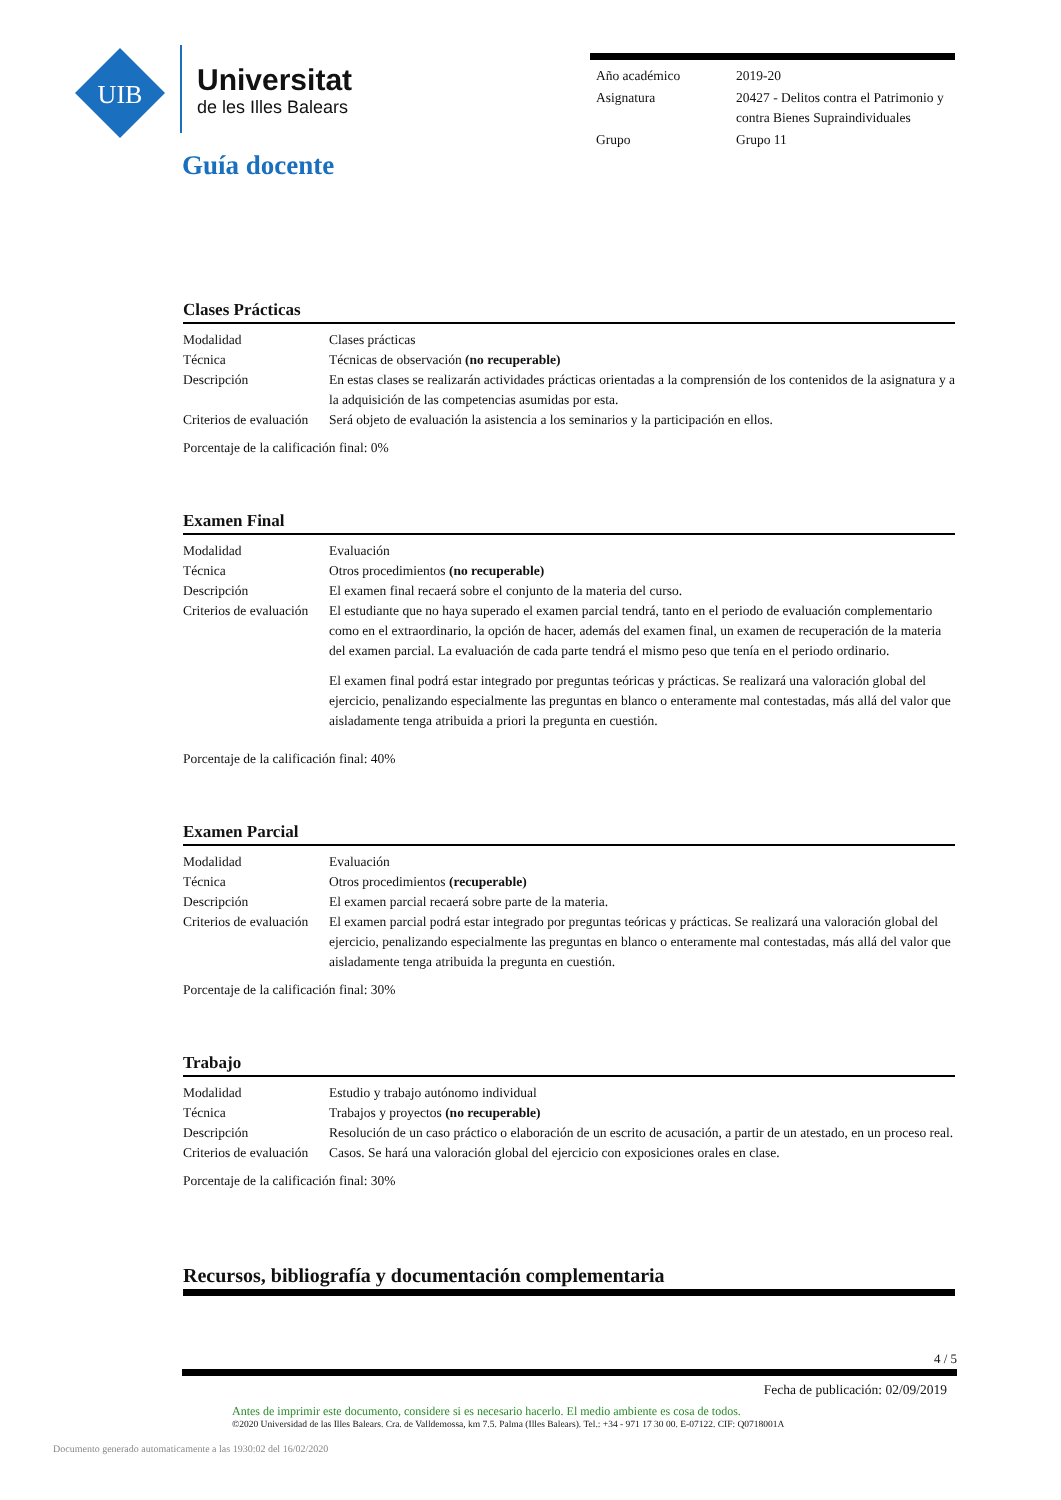UIB
Universitat
de les Illes Balears
| Año académico | 2019-20 |
| Asignatura | 20427 - Delitos contra el Patrimonio y contra Bienes Supraindividuales |
| Grupo | Grupo 11 |
Guía docente
Clases Prácticas
| Modalidad | Clases prácticas |
| Técnica | Técnicas de observación (no recuperable) |
| Descripción | En estas clases se realizarán actividades prácticas orientadas a la comprensión de los contenidos de la asignatura y a la adquisición de las competencias asumidas por esta. |
| Criterios de evaluación | Será objeto de evaluación la asistencia a los seminarios y la participación en ellos. |
Porcentaje de la calificación final: 0%
Examen Final
| Modalidad | Evaluación |
| Técnica | Otros procedimientos (no recuperable) |
| Descripción | El examen final recaerá sobre el conjunto de la materia del curso. |
| Criterios de evaluación | El estudiante que no haya superado el examen parcial tendrá, tanto en el periodo de evaluación complementario como en el extraordinario, la opción de hacer, además del examen final, un examen de recuperación de la materia del examen parcial. La evaluación de cada parte tendrá el mismo peso que tenía en el periodo ordinario. El examen final podrá estar integrado por preguntas teóricas y prácticas. Se realizará una valoración global del ejercicio, penalizando especialmente las preguntas en blanco o enteramente mal contestadas, más allá del valor que aisladamente tenga atribuida a priori la pregunta en cuestión. |
Porcentaje de la calificación final: 40%
Examen Parcial
| Modalidad | Evaluación |
| Técnica | Otros procedimientos (recuperable) |
| Descripción | El examen parcial recaerá sobre parte de la materia. |
| Criterios de evaluación | El examen parcial podrá estar integrado por preguntas teóricas y prácticas. Se realizará una valoración global del ejercicio, penalizando especialmente las preguntas en blanco o enteramente mal contestadas, más allá del valor que aisladamente tenga atribuida la pregunta en cuestión. |
Porcentaje de la calificación final: 30%
Trabajo
| Modalidad | Estudio y trabajo autónomo individual |
| Técnica | Trabajos y proyectos (no recuperable) |
| Descripción | Resolución de un caso práctico o elaboración de un escrito de acusación, a partir de un atestado, en un proceso real. |
| Criterios de evaluación | Casos. Se hará una valoración global del ejercicio con exposiciones orales en clase. |
Porcentaje de la calificación final: 30%
Recursos, bibliografía y documentación complementaria
4 / 5
Fecha de publicación: 02/09/2019
Antes de imprimir este documento, considere si es necesario hacerlo. El medio ambiente es cosa de todos.
©2020 Universidad de las Illes Balears. Cra. de Valldemossa, km 7.5. Palma (Illes Balears). Tel.: +34 - 971 17 30 00. E-07122. CIF: Q0718001A
Documento generado automaticamente a las 1930:02 del 16/02/2020